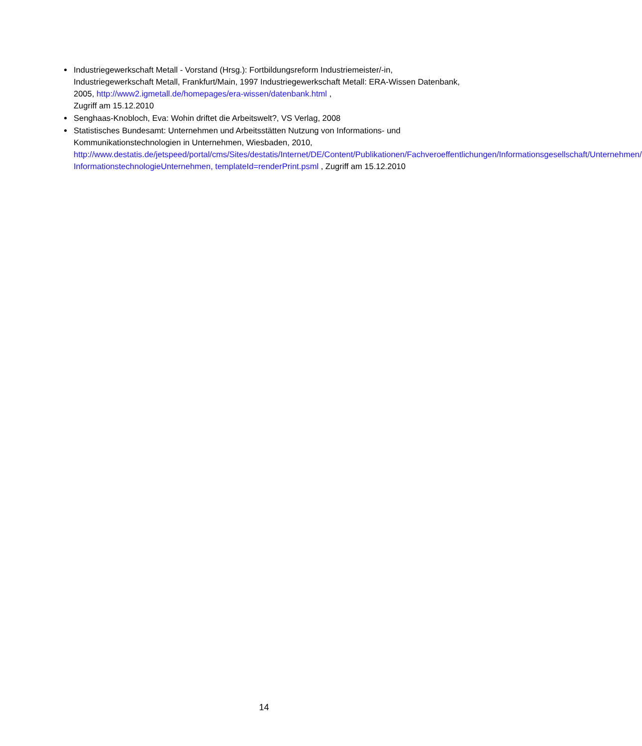Industriegewerkschaft Metall - Vorstand (Hrsg.): Fortbildungsreform Industriemeister/-in, Industriegewerkschaft Metall, Frankfurt/Main, 1997 Industriegewerkschaft Metall: ERA-Wissen Datenbank, 2005, http://www2.igmetall.de/homepages/era-wissen/datenbank.html ,
Zugriff am 15.12.2010
Senghaas-Knobloch, Eva: Wohin driftet die Arbeitswelt?, VS Verlag, 2008
Statistisches Bundesamt: Unternehmen und Arbeitsstätten Nutzung von Informations- und Kommunikationstechnologien in Unternehmen, Wiesbaden, 2010, http://www.destatis.de/jetspeed/portal/cms/Sites/destatis/Internet/DE/Content/Publikationen/Fachveroeffentlichungen/Informationsgesellschaft/Unternehmen/ InformationstechnologieUnternehmen, templateId=renderPrint.psml , Zugriff am 15.12.2010
14